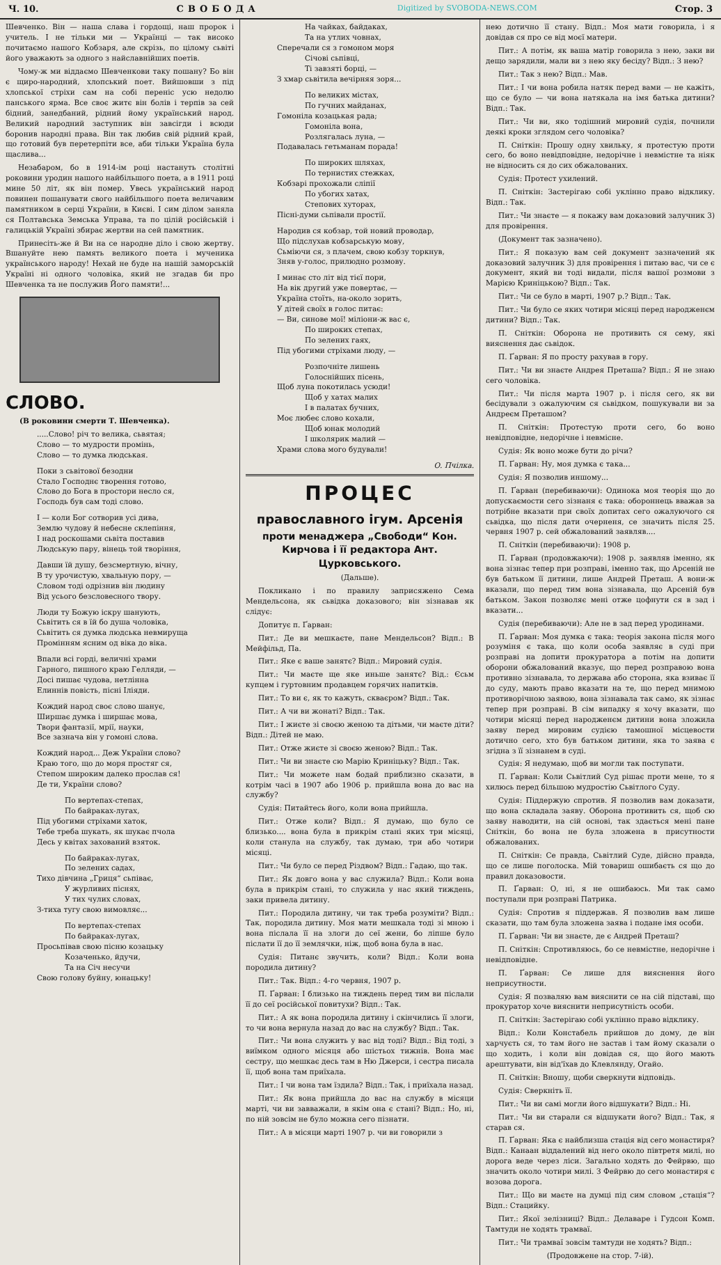Ч. 10. СВОБОДА Digitized by SVOBODA-NEWS.COM Стор. 3
Шевченко. Він — наша слава і гордощі, наш пророк і учитель. І не тільки ми — Українці — так високо почитаємо нашого Кобзаря, але скрізь, по цілому сьвіті його уважають за одного з найславнійших поетів.
Чому-ж ми віддаємо Шевченкови таку пошану? Бо він є щиро-народний, хлопський поет. Вийшовши з під хлопської стріхи сам на собі переніс усю недолю панського ярма. Все своє житє він болів і терпів за сей бідний, занедбаний, рідний йому український народ. Великий народний заступник він завсігди і всюди боронив народні права. Він так любив свій рідний край, що готовий був перетерпіти все, аби тільки Україна була щаслива...
Незабаром, бо в 1914-ім році настануть столітні роковини уродин нашого найбільшого поета, а в 1911 році мине 50 літ, як він помер. Увесь український народ повинен пошанувати свого найбільшого поета величавим памятником в серці України, в Києві. І сим ділом заняла ся Полтавська Земська Управа, та по цілій російській і галицькій Україні збирає жертви на сей памятник.
Принесіть-же й Ви на се народне діло і свою жертву. Вшануйте нею память великого поета і мученика українського народу! Нехай не буде на нашій заморській Україні ні одного чоловіка, який не згадав би про Шевченка та не послужив Його памяти!...
СЛОВО.
(В роковини смерти Т. Шевченка).
.....Слово! річ то велика, сьвятая;
Слово — то мудрости промінь,
Слово — то думка людськая.
Поки з сьвітової безодни
Стало Господнє творення готово,
Слово до Бога в простори несло ся,
Господь був сам тоді слово.
І — коли Бог сотворив усі дива,
Землю чудову й небесне склепіння,
І над роскошами сьвіта поставив
Людськую пару, вінець той творіння,
Давши їй душу, безсмертную, вічну,
В ту урочистую, хвальную пору, —
Словом тоді одрізнив він людину
Від усього безсловесного твору.
Люди ту Божую іскру шанують,
Сьвітить ся в їй бо душа чоловіка,
Сьвітить ся думка людська невмируща
Промінням ясним од віка до віка.
Впали всі горді, величні храми
Гарного, пишного краю Гелляди, —
Досі пишає чудова, нетлінна
Елиннів повість, пісні Іліяди.
Кождий народ своє слово шанує,
Ширшає думка і ширшає мова,
Твори фантазії, мрії, науки,
Все зазнача він у гомоні слова.
Кождий народ... Деж України слово?
Краю того, що до моря простяг ся,
Степом широким далеко прослав ся!
Де ти, України слово?
По вертепах-степах,
По байраках-лугах,
Під убогими стріхами хаток,
Тебе треба шукать, як шукає пчола
Десь у квітах захований взяток.
По байраках-лугах,
По зелених садах,
Тихо дівчина „Гриця“ сьпіває,
У журливих піснях,
У тих чулих словах,
З-тиха тугу свою вимовляє...
По вертепах-степах
По байраках-лугах,
Просьпівав свою пісню козацьку
Козаченько, йдучи,
Та на Січ несучи
Свою голову буйну, юнацьку!
На чайках, байдаках,
Та на утлих човнах,
Сперечали ся з гомоном моря
Січові сьпівці,
Ті завзяті борці, —
З хмар сьвітила вечірняя зоря...
По великих містах,
По гучних майданах,
Гомоніла козацькая рада;
Гомоніла вона,
Розлягалась луна, —
Подавалась гетьманам порада!
По широких шляхах,
По тернистих стежках,
Кобзарі прохожали сліпії
По убогих хатах,
Степових хуторах,
Пісні-думи сьпівали простії.
Народив ся кобзар, той новий проводар,
Що підслухав кобзарськую мову,
Сьміючи ся, з плачем, свою кобзу торкнув,
Зняв у-голос, прилюдно розмову.
І минає сто літ від тієї пори,
На вік другий уже повертає, —
Україна стоїть, на-около зорить,
У дітей своїх в голос питає:
— Ви, синове мої! міліони-ж вас є,
По широких степах,
По зелених гаях,
Під убогими стріхами люду, —
Розпочніте лишень
Голоснійших пісень,
Щоб луна покотилась усюди!
Щоб у хатах малих
І в палатах бучних,
Моє любеє слово кохали,
Щоб юнак молодий
І школярик малий —
Храми слова мого будували!
О. Пчілка.
ПРОЦЕС
православного ігум. Арсенія
проти менаджера „Свободи“ Кон. Кирчова і її редактора Ант. Цурковського.
(Дальше).
Покликано і по правилу заприсяжено Сема Мендельсона, як сьвідка доказового; він зізнавав як слідує:
Допитує п. Ґарван:
Пит.: Де ви мешкаєте, пане Мендельсон? Відп.: В Мейфільд, Па.
Пит.: Яке є ваше занятє? Відп.: Мировий судія.
Пит.: Чи маєте ще яке иньше занятє? Від.: Єсьм купцем і гуртовним продавцем горячих напитків.
Пит.: То ви є, як то кажуть, скваєром? Відп.: Так.
Пит.: А чи ви жонаті? Відп.: Так.
Пит.: І жиєте зі своєю женою та дітьми, чи маєте діти? Відп.: Дітей не маю.
Пит.: Отже жиєте зі своєю женою? Відп.: Так.
Пит.: Чи ви знаєте сю Марію Криніцьку? Відп.: Так.
Пит.: Чи можете нам бодай приблизно сказати, в котрім часі в 1907 або 1906 р. прийшла вона до вас на службу?
Судія: Питайтесь його, коли вона прийшла.
Пит.: Отже коли? Відп.: Я думаю, що було се близько.... вона була в прикрім стані яких три місяці, коли станула на службу, так думаю, три або чотири місяці.
Пит.: Чи було се перед Різдвом? Відп.: Гадаю, що так.
Пит.: Як довго вона у вас служила? Відп.: Коли вона була в прикрім стані, то служила у нас який тиждень, заки привела дитину.
Пит.: Породила дитину, чи так треба розуміти? Відп.: Так, породила дитину. Моя мати мешкала тоді зі мною і вона післала її на злоги до сеї жени, бо ліпше було післати її до її землячки, ніж, щоб вона була в нас.
Судія: Питанє звучить, коли? Відп.: Коли вона породила дитину?
Пит.: Так. Відп.: 4-го червня, 1907 р.
П. Ґарван: І близько на тиждень перед тим ви післали її до сеї російської повитухи? Відп.: Так.
Пит.: А як вона породила дитину і скінчились її злоги, то чи вона вернула назад до вас на службу? Відп.: Так.
Пит.: Чи вона служить у вас від тоді? Відп.: Від тоді, з виїмком одного місяця або шістьох тижнів. Вона має сестру, що мешкає десь там в Ню Джерси, і сестра писала її, щоб вона там приїхала.
Пит.: І чи вона там їздила? Відп.: Так, і приїхала назад.
Пит.: Як вона прийшла до вас на службу в місяци марті, чи ви завважали, в якім она є стані? Відп.: Но, ні, по ній зовсім не було можна сего пізнати.
Пит.: А в місяци марті 1907 р. чи ви говорили з
нею дотично її стану. Відп.: Моя мати говорила, і я довідав ся про се від моєї матери.
Пит.: А потім, як ваша матір говорила з нею, заки ви дещо зарядили, мали ви з нею яку бесіду? Відп.: З нею?
Пит.: Так з нею? Відп.: Мав.
Пит.: І чи вона робила натяк перед вами — не кажіть, що се було — чи вона натякала на імя батька дитини? Відп.: Так.
Пит.: Чи ви, яко тодішний мировий судія, почнили деякі кроки зглядом сего чоловіка?
П. Сніткін: Прошу одну хвильку, я протестую проти сего, бо воно невідповідне, недорічне і невмістне та ніяк не відносить ся до сих обжалованих.
Судія: Протест ухилений.
П. Сніткін: Застерігаю собі уклінно право відклику. Відп.: Так.
Пит.: Чи знаєте — я покажу вам доказовий залучник 3) для провірення.
(Документ так зазначено).
Пит.: Я показую вам сей документ зазначений як доказовий залучник 3) для провірення і питаю вас, чи се є документ, який ви тоді видали, після вашої розмови з Марією Криніцькою? Відп.: Так.
Пит.: Чи се було в марті, 1907 р.? Відп.: Так.
Пит.: Чи було се яких чотири місяці перед народженєм дитини? Відп.: Так.
П. Сніткін: Оборона не противить ся сему, які вияснення дає сьвідок.
П. Ґарван: Я по просту рахував в гору.
Пит.: Чи ви знаєте Андрея Преташа? Відп.: Я не знаю сего чоловіка.
Пит.: Чи після марта 1907 р. і після сего, як ви бесідували з ожалуючим ся сьвідком, пошукували ви за Андреєм Преташом?
П. Сніткін: Протестую проти сего, бо воно невідповідне, недорічне і невмісне.
Судія: Як воно може бути до річи?
П. Ґарван: Ну, моя думка є така...
Судія: Я позволив иншому...
П. Ґарван (перебиваючи): Одинока моя теорія що до допускаємости сего зізнаня є така: обороннець вважав за потрібне вказати при своїх допитах сего ожалуючого ся сьвідка, що після дати очерненя, се значить після 25. червня 1907 р. сей обжалований заявляв....
П. Сніткін (перебиваючи): 1908 р.
П. Ґарван (продовжаючи): 1908 р. заявляв іменно, як вона зізнає тепер при розправі, іменно так, що Арсеній не був батьком її дитини, лише Андрей Преташ. А вони-ж вказали, що перед тим вона зізнавала, що Арсеній був батьком. Закон позволяє мені отже цофнути ся в зад і вказати...
Судія (перебиваючи): Але не в зад перед уродинами.
П. Ґарван: Моя думка є така: теорія закона після мого розуміня є така, що коли особа заявляє в суді при розправі на допити прокуратора а потім на допити оборони обжалований вказує, що перед розправою вона противно зізнавала, то держава або сторона, яка взиває її до суду, мають право вказати на те, що перед мнимою противорічною заявою, вона зізнавала так само, як зізнає тепер при розправі. В сім випадку я хочу вказати, що чотири місяці перед народженєм дитини вона зложила заяву перед мировим судією тамошної місцевости дотично сего, хто був батьком дитини, яка то заява є згідна з її зізнанем в суді.
Судія: Я недумаю, щоб ви могли так поступати.
П. Ґарван: Коли Сьвітлий Суд рішає проти мене, то я хилюсь перед більшою мудростію Сьвітлого Суду.
Судія: Піддержую спротив. Я позволив вам доказати, що вона складала заяву. Оборона противить ся, щоб сю заяву наводити, на сій основі, так здається мені пане Сніткін, бо вона не була зложена в присутности обжалованих.
П. Сніткін: Се правда, Сьвітлий Суде, дійсно правда, що се лише поголоска. Мій товариш ошибаєть ся що до правил доказовости.
П. Ґарван: О, ні, я не ошибаюсь. Ми так само поступали при розправі Патрика.
Судія: Спротив я піддержав. Я позволив вам лише сказати, що там була зложена заява і подане імя особи.
П. Ґарван: Чи ви знаєте, де є Андрей Преташ?
П. Сніткін: Спротивляюсь, бо се невмістне, недорічне і невідповідне.
П. Ґарван: Се лише для вияснення його неприсутности.
Судія: Я позваляю вам вияснити се на сій підставі, що прокуратор хоче вияснити неприсутність особи.
П. Сніткін: Застерігаю собі уклінно право відклику.
Відп.: Коли Констабель прийшов до дому, де він харчуєть ся, то там його не застав і там йому сказали о що ходить, і коли він довідав ся, що його мають арештувати, він від'їхав до Клевлянду, Огайо.
П. Сніткін: Вношу, щоби сверкнути відповідь.
Судія: Сверкніть її.
Пит.: Чи ви самі могли його відшукати? Відп.: Ні.
Пит.: Чи ви старали ся відшукати його? Відп.: Так, я старав ся.
П. Ґарван: Яка є найблизша стація від сего монастиря? Відп.: Канаан віддалений від него около півтретя милі, но дорога веде через ліси. Загально ходять до Фейрвю, що значить около чотири милі. З Фейрвю до сего монастиря є возова дорога.
Пит.: Що ви маєте на думці під сим словом „стація“? Відп.: Стацийку.
Пит.: Якої зелізниці? Відп.: Делаваре і Гудсон Комп. Тамтуди не ходять трамваї.
Пит.: Чи трамваї зовсім тамтуди не ходять? Відп.:
(Продовжене на стор. 7-ій).